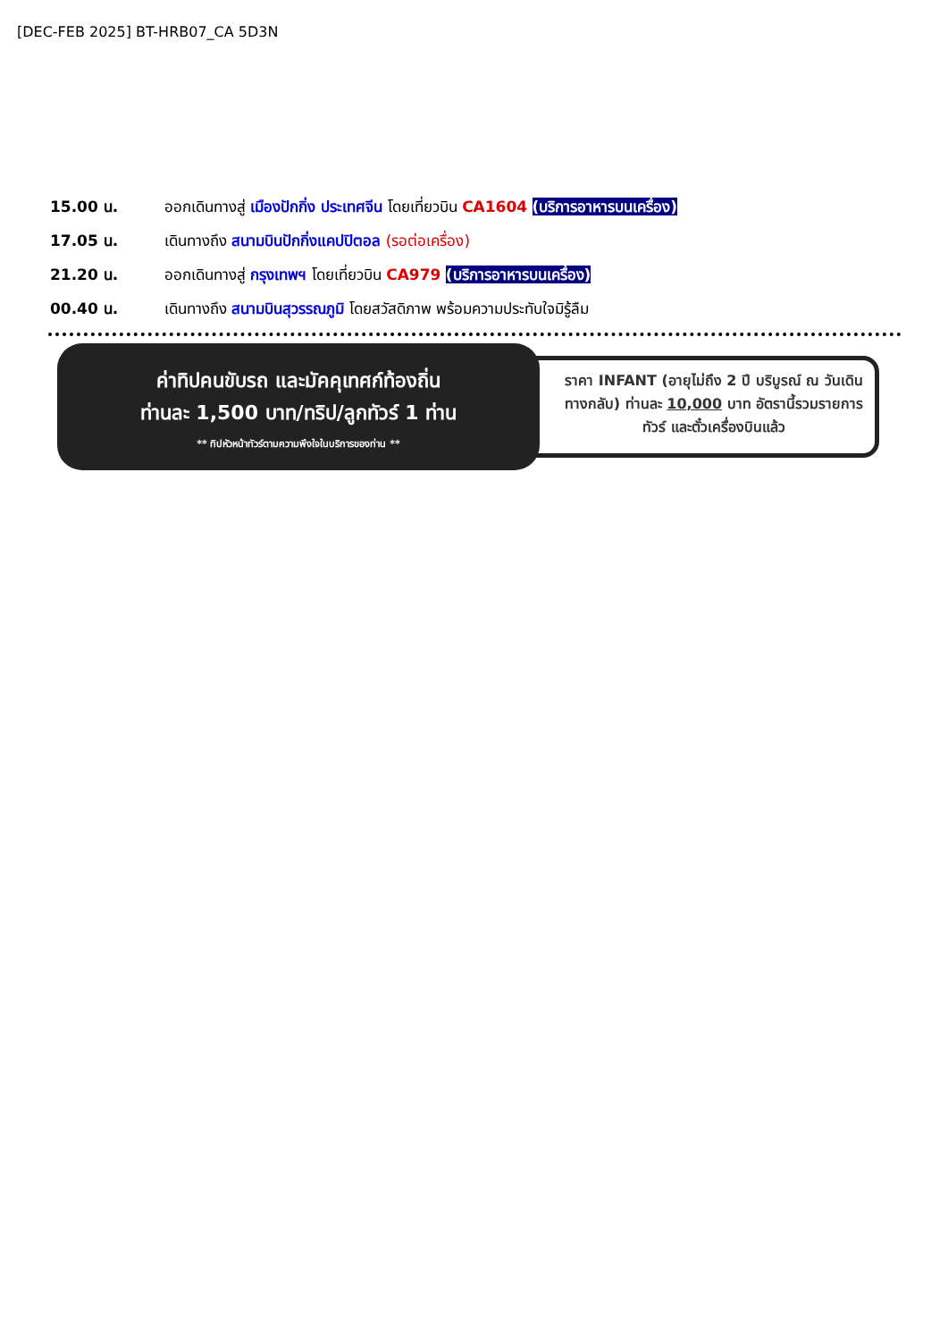[DEC-FEB 2025] BT-HRB07_CA 5D3N
15.00 น. ออกเดินทางสู่ เมืองปักกิ่ง ประเทศจีน โดยเที่ยวบิน CA1604 (บริการอาหารบนเครื่อง)
17.05 น. เดินทางถึง สนามบินปักกิ่งแคปปิตอล (รอต่อเครื่อง)
21.20 น. ออกเดินทางสู่ กรุงเทพฯ โดยเที่ยวบิน CA979 (บริการอาหารบนเครื่อง)
00.40 น. เดินทางถึง สนามบินสุวรรณภูมิ โดยสวัสดิภาพ พร้อมความประทับใจมิรู้ลืม
ราคา INFANT (อายุไม่ถึง 2 ปี บริบูรณ์ ณ วันเดินทางกลับ) ท่านละ 10,000 บาท อัตรานี้รวมรายการทัวร์ และตั๋วเครื่องบินแล้ว
ค่าทิปคนขับรถ และมัคคุเทศก์ท้องถิ่น
ท่านละ 1,500 บาท/ทริป/ลูกทัวร์ 1 ท่าน
** ทิปหัวหน้าทัวร์ตามความพึงใจในบริการของท่าน **